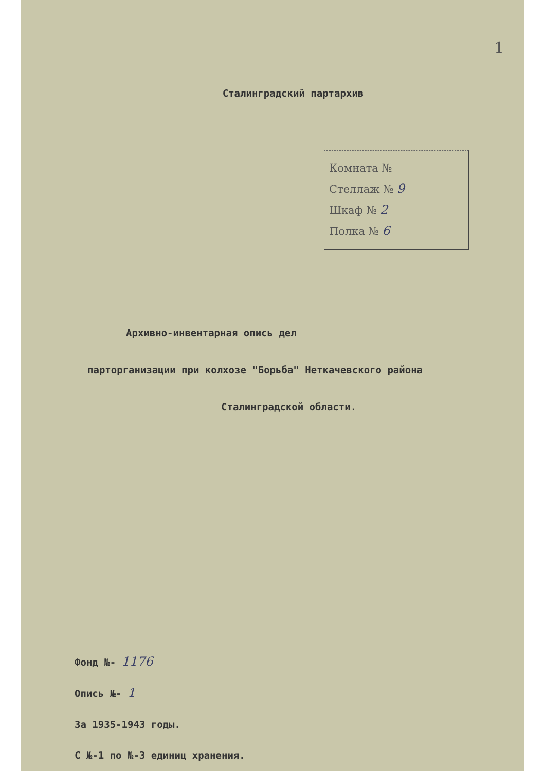1
Сталинградский партархив
Комната №____
Стеллаж № 9
Шкаф № 2
Полка № 6
Архивно-инвентарная опись дел
парторганизации при колхозе "Борьба" Неткачевского района
Сталинградской области.
Фонд №- 1176
Опись №- 1
За 1935-1943 годы.
С №-1 по №-3 единиц хранения.